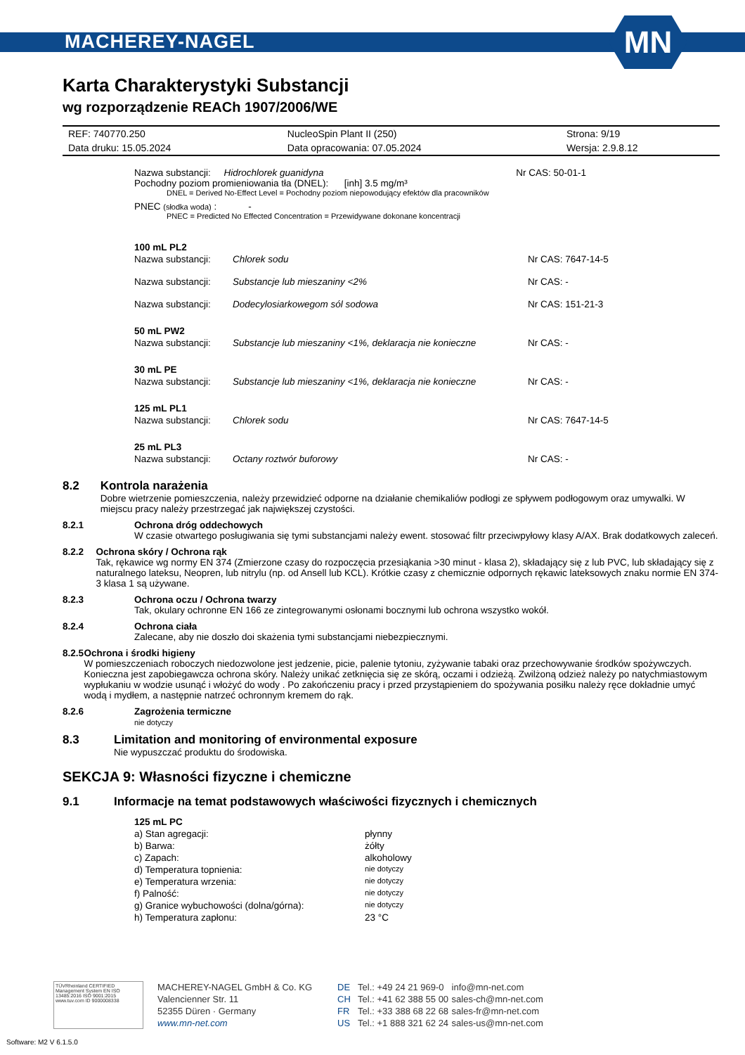MACHEREY-NAGEL
MN
Karta Charakterystyki Substancji
wg rozporządzenie REACh 1907/2006/WE
| REF: 740770.250 | NucleoSpin Plant II (250) | Strona: 9/19 |
| Data druku: 15.05.2024 | Data opracowania: 07.05.2024 | Wersja: 2.9.8.12 |
Nazwa substancji: Hidrochlorek guanidyna Nr CAS: 50-01-1
Pochodny poziom promieniowania tła (DNEL): [inh] 3.5 mg/m³
DNEL = Derived No-Effect Level = Pochodny poziom niepowodujący efektów dla pracowników
PNEC (słodka woda) : -
PNEC = Predicted No Effected Concentration = Przewidywane dokonane koncentracji
| 100 mL PL2 | | |
| Nazwa substancji: | Chlorek sodu | Nr CAS: 7647-14-5 |
| Nazwa substancji: | Substancje lub mieszaniny <2% | Nr CAS: - |
| Nazwa substancji: | Dodecylosiarkowegom sól sodowa | Nr CAS: 151-21-3 |
| 50 mL PW2 | | |
| Nazwa substancji: | Substancje lub mieszaniny <1%, deklaracja nie konieczne | Nr CAS: - |
| 30 mL PE | | |
| Nazwa substancji: | Substancje lub mieszaniny <1%, deklaracja nie konieczne | Nr CAS: - |
| 125 mL PL1 | | |
| Nazwa substancji: | Chlorek sodu | Nr CAS: 7647-14-5 |
| 25 mL PL3 | | |
| Nazwa substancji: | Octany roztwór buforowy | Nr CAS: - |
8.2 Kontrola narażenia
Dobre wietrzenie pomieszczenia, należy przewidzieć odporne na działanie chemikaliów podłogi ze spływem podłogowym oraz umywalki. W miejscu pracy należy przestrzegać jak największej czystości.
8.2.1 Ochrona dróg oddechowych
W czasie otwartego posługiwania się tymi substancjami należy ewent. stosować filtr przeciwpyłowy klasy A/AX. Brak dodatkowych zaleceń.
8.2.2 Ochrona skóry / Ochrona rąk
Tak, rękawice wg normy EN 374 (Zmierzone czasy do rozpoczęcia przesiąkania >30 minut - klasa 2), składający się z lub PVC, lub składający się z naturalnego lateksu, Neopren, lub nitrylu (np. od Ansell lub KCL). Krótkie czasy z chemicznie odpornych rękawic lateksowych znaku normie EN 374-3 klasa 1 są używane.
8.2.3 Ochrona oczu / Ochrona twarzy
Tak, okulary ochronne EN 166 ze zintegrowanymi osłonami bocznymi lub ochrona wszystko wokół.
8.2.4 Ochrona ciała
Zalecane, aby nie doszło doi skażenia tymi substancjami niebezpiecznymi.
8.2.5 Ochrona i środki higieny
W pomieszczeniach roboczych niedozwolone jest jedzenie, picie, palenie tytoniu, zyżywanie tabaki oraz przechowywanie środków spożywczych. Konieczna jest zapobiegawcza ochrona skóry. Należy unikać zetknięcia się ze skórą, oczami i odzieżą. Zwilżoną odzież należy po natychmiastowym wypłukaniu w wodzie usunąć i włożyć do wody . Po zakończeniu pracy i przed przystąpieniem do spożywania posiłku należy ręce dokładnie umyć wodą i mydłem, a następnie natrzeć ochronnym kremem do rąk.
8.2.6 Zagrożenia termiczne
nie dotyczy
8.3 Limitation and monitoring of environmental exposure
Nie wypuszczać produktu do środowiska.
SEKCJA 9: Własności fizyczne i chemiczne
9.1 Informacje na temat podstawowych właściwości fizycznych i chemicznych
| 125 mL PC | |
| a) Stan agregacji: | płynny |
| b) Barwa: | żółty |
| c) Zapach: | alkoholowy |
| d) Temperatura topnienia: | nie dotyczy |
| e) Temperatura wrzenia: | nie dotyczy |
| f) Palność: | nie dotyczy |
| g) Granice wybuchowości (dolna/górna): | nie dotyczy |
| h) Temperatura zapłonu: | 23 °C |
TÜVRheinland CERTIFIED
Management System EN ISO 13485:2016 ISO 9001:2015
www.tuv.com ID 9000008338
MACHEREY-NAGEL GmbH & Co. KG
Valencienner Str. 11
52355 Düren · Germany
www.mn-net.com
| DE | Tel.: +49 24 21 969-0 | info@mn-net.com |
| CH | Tel.: +41 62 388 55 00 | sales-ch@mn-net.com |
| FR | Tel.: +33 388 68 22 68 | sales-fr@mn-net.com |
| US | Tel.: +1 888 321 62 24 | sales-us@mn-net.com |
Software: M2 V 6.1.5.0